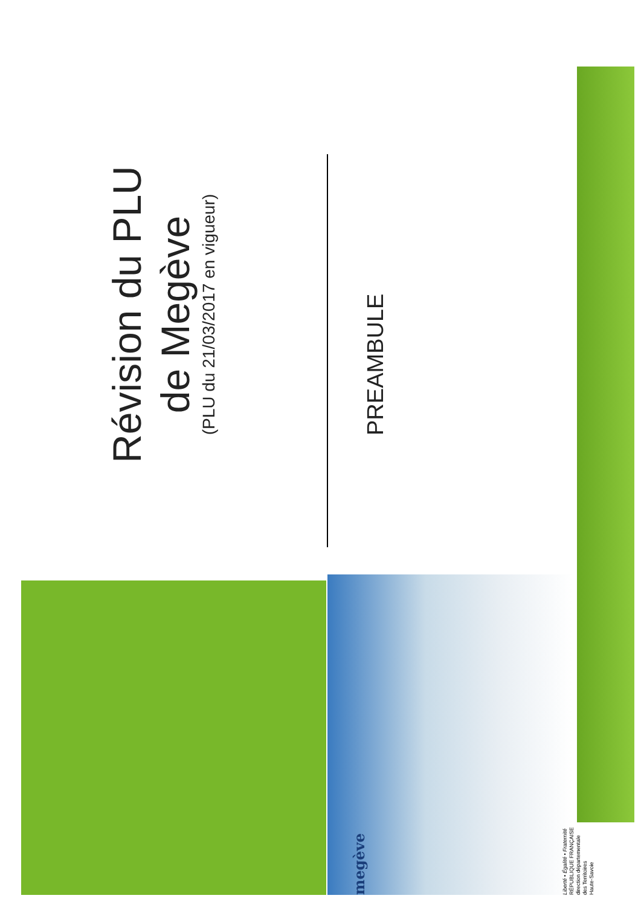Révision du PLU
de Megève
(PLU du 21/03/2017 en vigueur)
PREAMBULE
megève
Liberté • Égalité • Fraternité
RÉPUBLIQUE FRANÇAISE
direction départementale
des Territoires
Haute-Savoie